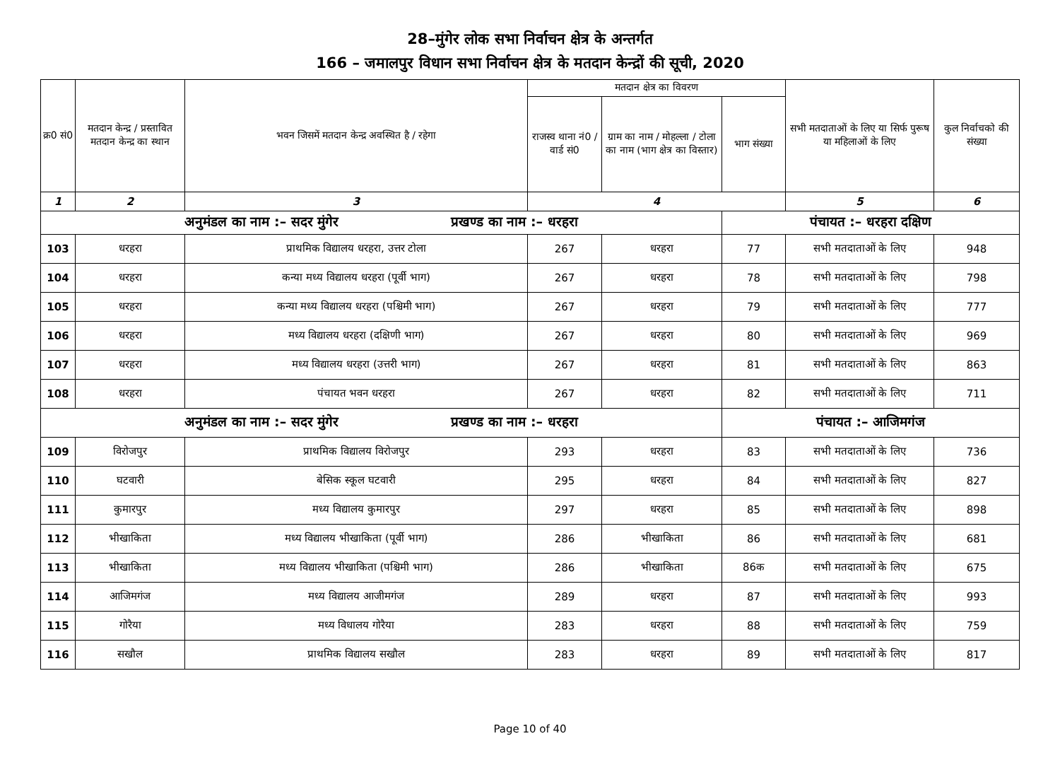28–मुंगेर लोक सभा निर्वाचन क्षेत्र के अन्तर्गत
166 – जमालपुर विधान सभा निर्वाचन क्षेत्र के मतदान केन्द्रों की सूची, 2020
| क्र0 सं0 | मतदान केन्द्र / प्रस्तावित मतदान केन्द्र का स्थान | भवन जिसमें मतदान केन्द्र अवस्थित है / रहेगा | मतदान क्षेत्र का विवरण | | | सभी मतदाताओं के लिए या सिर्फ पुरूष या महिलाओं के लिए | कुल निर्वाचको की संख्या |
| --- | --- | --- | --- | --- | --- | --- | --- |
| | | | राजस्व थाना नं0 / वार्ड सं0 | ग्राम का नाम / मोहल्ला / टोला का नाम (भाग क्षेत्र का विस्तार) | भाग संख्या | | |
| 1 | 2 | 3 | 4 | | | 5 | 6 |
| अनुमंडल का नाम :– सदर मुंगेर प्रखण्ड का नाम :– धरहरा | | | | | पंचायत :– धरहरा दक्षिण | | |
| 103 | धरहरा | प्राथमिक विद्यालय धरहरा, उत्तर टोला | 267 | धरहरा | 77 | सभी मतदाताओं के लिए | 948 |
| 104 | धरहरा | कन्या मध्य विद्यालय धरहरा (पूर्वी भाग) | 267 | धरहरा | 78 | सभी मतदाताओं के लिए | 798 |
| 105 | धरहरा | कन्या मध्य विद्यालय धरहरा (पश्चिमी भाग) | 267 | धरहरा | 79 | सभी मतदाताओं के लिए | 777 |
| 106 | धरहरा | मध्य विद्यालय धरहरा (दक्षिणी भाग) | 267 | धरहरा | 80 | सभी मतदाताओं के लिए | 969 |
| 107 | धरहरा | मध्य विद्यालय धरहरा (उत्तरी भाग) | 267 | धरहरा | 81 | सभी मतदाताओं के लिए | 863 |
| 108 | धरहरा | पंचायत भवन धरहरा | 267 | धरहरा | 82 | सभी मतदाताओं के लिए | 711 |
| अनुमंडल का नाम :– सदर मुंगेर प्रखण्ड का नाम :– धरहरा | | | | | पंचायत :– आजिमगंज | | |
| 109 | विरोजपुर | प्राथमिक विद्यालय विरोजपुर | 293 | धरहरा | 83 | सभी मतदाताओं के लिए | 736 |
| 110 | घटवारी | बेसिक स्कूल घटवारी | 295 | धरहरा | 84 | सभी मतदाताओं के लिए | 827 |
| 111 | कुमारपुर | मध्य विद्यालय कुमारपुर | 297 | धरहरा | 85 | सभी मतदाताओं के लिए | 898 |
| 112 | भीखाकिता | मध्य विद्यालय भीखाकिता (पूर्वी भाग) | 286 | भीखाकिता | 86 | सभी मतदाताओं के लिए | 681 |
| 113 | भीखाकिता | मध्य विद्यालय भीखाकिता (पश्चिमी भाग) | 286 | भीखाकिता | 86क | सभी मतदाताओं के लिए | 675 |
| 114 | आजिमगंज | मध्य विद्यालय आजीमगंज | 289 | धरहरा | 87 | सभी मतदाताओं के लिए | 993 |
| 115 | गोरैया | मध्य विधालय गोरैया | 283 | धरहरा | 88 | सभी मतदाताओं के लिए | 759 |
| 116 | सखौल | प्राथमिक विद्यालय सखौल | 283 | धरहरा | 89 | सभी मतदाताओं के लिए | 817 |
Page 10 of 40